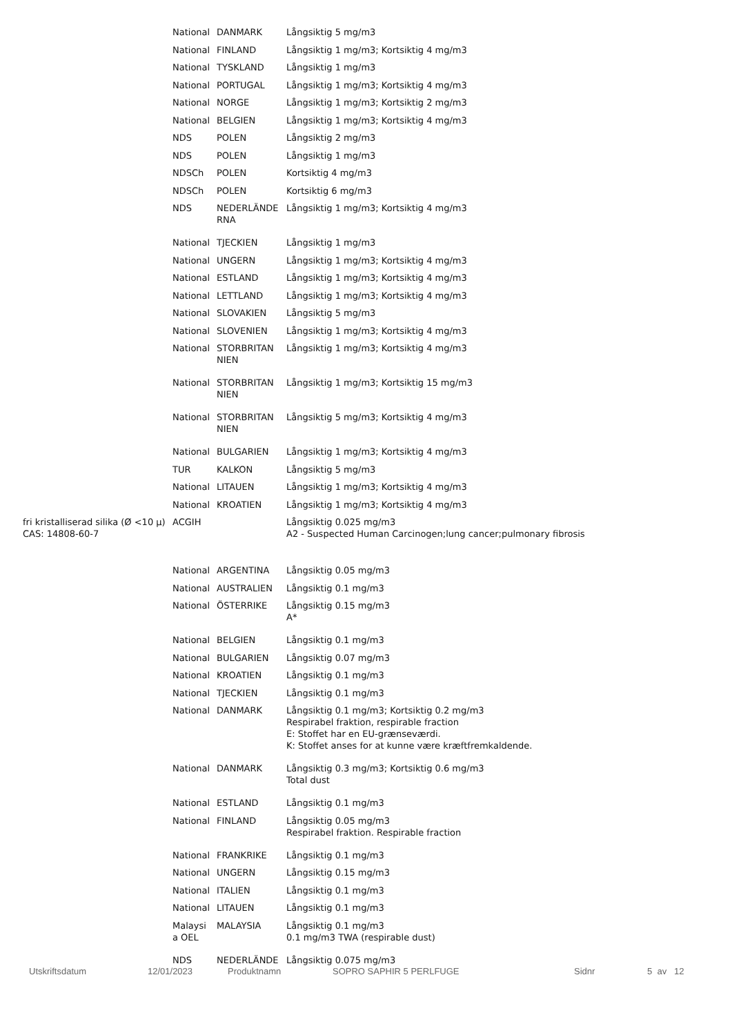| | National | DANMARK | Långsiktig 5 mg/m3 |
| | National | FINLAND | Långsiktig 1 mg/m3; Kortsiktig 4 mg/m3 |
| | National | TYSKLAND | Långsiktig 1 mg/m3 |
| | National | PORTUGAL | Långsiktig 1 mg/m3; Kortsiktig 4 mg/m3 |
| | National | NORGE | Långsiktig 1 mg/m3; Kortsiktig 2 mg/m3 |
| | National | BELGIEN | Långsiktig 1 mg/m3; Kortsiktig 4 mg/m3 |
| | NDS | POLEN | Långsiktig 2 mg/m3 |
| | NDS | POLEN | Långsiktig 1 mg/m3 |
| | NDSCh | POLEN | Kortsiktig 4 mg/m3 |
| | NDSCh | POLEN | Kortsiktig 6 mg/m3 |
| | NDS | NEDERLÄNDE RNA | Långsiktig 1 mg/m3; Kortsiktig 4 mg/m3 |
| | National | TJECKIEN | Långsiktig 1 mg/m3 |
| | National | UNGERN | Långsiktig 1 mg/m3; Kortsiktig 4 mg/m3 |
| | National | ESTLAND | Långsiktig 1 mg/m3; Kortsiktig 4 mg/m3 |
| | National | LETTLAND | Långsiktig 1 mg/m3; Kortsiktig 4 mg/m3 |
| | National | SLOVAKIEN | Långsiktig 5 mg/m3 |
| | National | SLOVENIEN | Långsiktig 1 mg/m3; Kortsiktig 4 mg/m3 |
| | National | STORBRITAN NIEN | Långsiktig 1 mg/m3; Kortsiktig 4 mg/m3 |
| | National | STORBRITAN NIEN | Långsiktig 1 mg/m3; Kortsiktig 15 mg/m3 |
| | National | STORBRITAN NIEN | Långsiktig 5 mg/m3; Kortsiktig 4 mg/m3 |
| | National | BULGARIEN | Långsiktig 1 mg/m3; Kortsiktig 4 mg/m3 |
| | TUR | KALKON | Långsiktig 5 mg/m3 |
| | National | LITAUEN | Långsiktig 1 mg/m3; Kortsiktig 4 mg/m3 |
| | National | KROATIEN | Långsiktig 1 mg/m3; Kortsiktig 4 mg/m3 |
| fri kristalliserad silika (Ø <10 µ) CAS: 14808-60-7 | ACGIH | | Långsiktig 0.025 mg/m3 A2 - Suspected Human Carcinogen;lung cancer;pulmonary fibrosis |
| | National | ARGENTINA | Långsiktig 0.05 mg/m3 |
| | National | AUSTRALIEN | Långsiktig 0.1 mg/m3 |
| | National | ÖSTERRIKE | Långsiktig 0.15 mg/m3 A* |
| | National | BELGIEN | Långsiktig 0.1 mg/m3 |
| | National | BULGARIEN | Långsiktig 0.07 mg/m3 |
| | National | KROATIEN | Långsiktig 0.1 mg/m3 |
| | National | TJECKIEN | Långsiktig 0.1 mg/m3 |
| | National | DANMARK | Långsiktig 0.1 mg/m3; Kortsiktig 0.2 mg/m3 Respirabel fraktion, respirable fraction E: Stoffet har en EU-grænseværdi. K: Stoffet anses for at kunne være kræftfremkaldende. |
| | National | DANMARK | Långsiktig 0.3 mg/m3; Kortsiktig 0.6 mg/m3 Total dust |
| | National | ESTLAND | Långsiktig 0.1 mg/m3 |
| | National | FINLAND | Långsiktig 0.05 mg/m3 Respirabel fraktion. Respirable fraction |
| | National | FRANKRIKE | Långsiktig 0.1 mg/m3 |
| | National | UNGERN | Långsiktig 0.15 mg/m3 |
| | National | ITALIEN | Långsiktig 0.1 mg/m3 |
| | National | LITAUEN | Långsiktig 0.1 mg/m3 |
| | Malaysi a OEL | MALAYSIA | Långsiktig 0.1 mg/m3 0.1 mg/m3 TWA (respirable dust) |
| | NDS | NEDERLÄNDE | Långsiktig 0.075 mg/m3 |
Utskriftsdatum 12/01/2023 Produktnamn SOPRO SAPHIR 5 PERLFUGE Sidnr 5 av 12